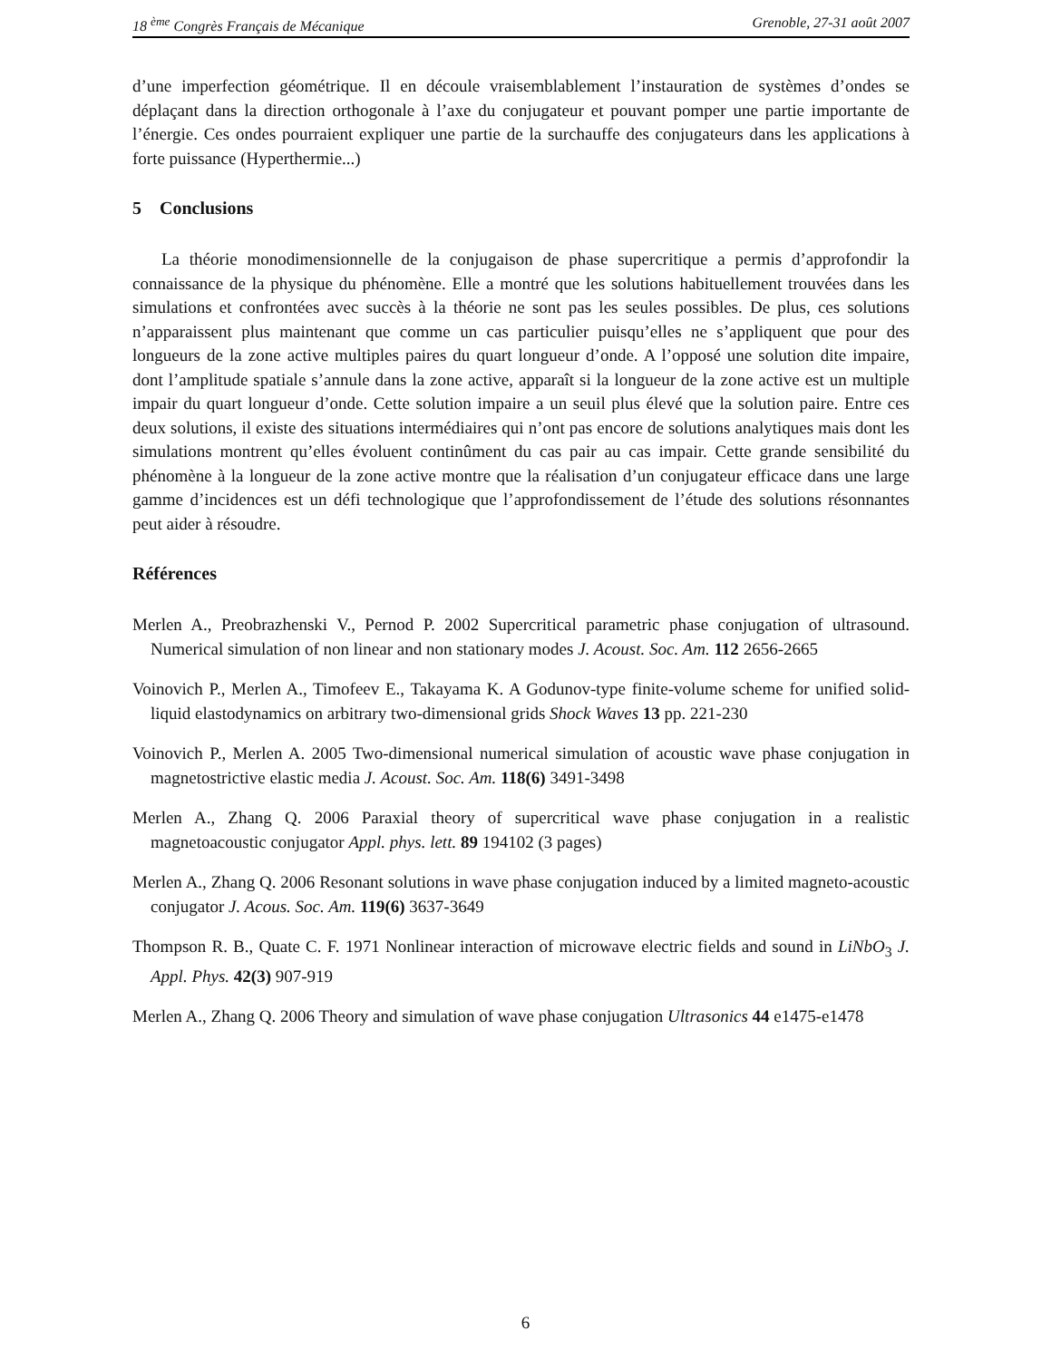18 <sup>ème</sup> Congrès Français de Mécanique Grenoble, 27-31 août 2007
d’une imperfection géométrique. Il en découle vraisemblablement l’instauration de systèmes d’ondes se déplaçant dans la direction orthogonale à l’axe du conjugateur et pouvant pomper une partie importante de l’énergie. Ces ondes pourraient expliquer une partie de la surchauffe des conjugateurs dans les applications à forte puissance (Hyperthermie...)
5 Conclusions
La théorie monodimensionnelle de la conjugaison de phase supercritique a permis d’approfondir la connaissance de la physique du phénomène. Elle a montré que les solutions habituellement trouvées dans les simulations et confrontées avec succès à la théorie ne sont pas les seules possibles. De plus, ces solutions n’apparaissent plus maintenant que comme un cas particulier puisqu’elles ne s’appliquent que pour des longueurs de la zone active multiples paires du quart longueur d’onde. A l’opposé une solution dite impaire, dont l’amplitude spatiale s’annule dans la zone active, apparaît si la longueur de la zone active est un multiple impair du quart longueur d’onde. Cette solution impaire a un seuil plus élevé que la solution paire. Entre ces deux solutions, il existe des situations intermédiaires qui n’ont pas encore de solutions analytiques mais dont les simulations montrent qu’elles évoluent continûment du cas pair au cas impair. Cette grande sensibilité du phénomène à la longueur de la zone active montre que la réalisation d’un conjugateur efficace dans une large gamme d’incidences est un défi technologique que l’approfondissement de l’étude des solutions résonnantes peut aider à résoudre.
Références
Merlen A., Preobrazhenski V., Pernod P. 2002 Supercritical parametric phase conjugation of ultrasound. Numerical simulation of non linear and non stationary modes J. Acoust. Soc. Am. 112 2656-2665
Voinovich P., Merlen A., Timofeev E., Takayama K. A Godunov-type finite-volume scheme for unified solid-liquid elastodynamics on arbitrary two-dimensional grids Shock Waves 13 pp. 221-230
Voinovich P., Merlen A. 2005 Two-dimensional numerical simulation of acoustic wave phase conjugation in magnetostrictive elastic media J. Acoust. Soc. Am. 118(6) 3491-3498
Merlen A., Zhang Q. 2006 Paraxial theory of supercritical wave phase conjugation in a realistic magnetoacoustic conjugator Appl. phys. lett. 89 194102 (3 pages)
Merlen A., Zhang Q. 2006 Resonant solutions in wave phase conjugation induced by a limited magneto-acoustic conjugator J. Acous. Soc. Am. 119(6) 3637-3649
Thompson R. B., Quate C. F. 1971 Nonlinear interaction of microwave electric fields and sound in LiNbO<sub>3</sub> J. Appl. Phys. 42(3) 907-919
Merlen A., Zhang Q. 2006 Theory and simulation of wave phase conjugation Ultrasonics 44 e1475-e1478
6